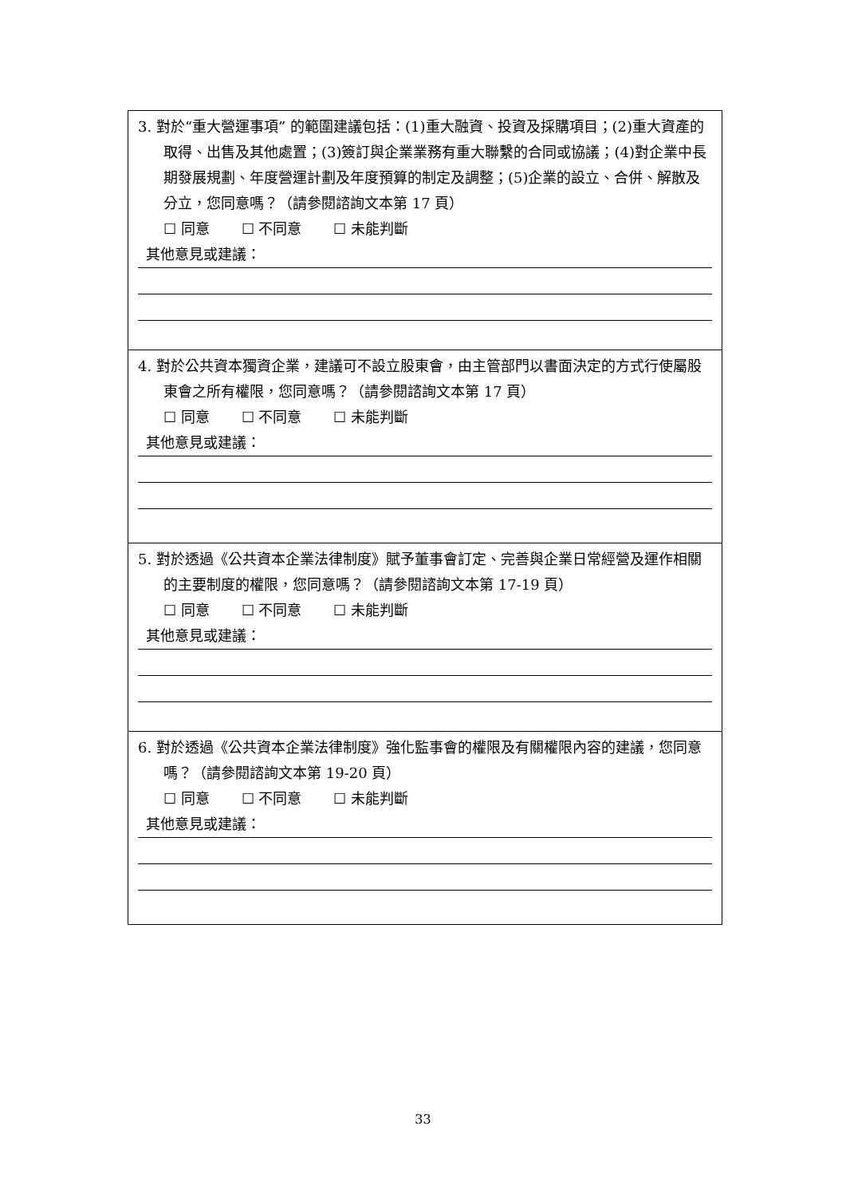3. 對於“重大營運事項” 的範圍建議包括：(1)重大融資、投資及採購項目；(2)重大資產的取得、出售及其他處置；(3)簽訂與企業業務有重大聯繫的合同或協議；(4)對企業中長期發展規劃、年度營運計劃及年度預算的制定及調整；(5)企業的設立、合併、解散及分立，您同意嗎？（請參閱諮詢文本第 17 頁）
☐ 同意 ☐ 不同意 ☐ 未能判斷
其他意見或建議：
4. 對於公共資本獨資企業，建議可不設立股東會，由主管部門以書面決定的方式行使屬股東會之所有權限，您同意嗎？（請參閱諮詢文本第 17 頁）
☐ 同意 ☐ 不同意 ☐ 未能判斷
其他意見或建議：
5. 對於透過《公共資本企業法律制度》賦予董事會訂定、完善與企業日常經營及運作相關的主要制度的權限，您同意嗎？（請參閱諮詢文本第 17-19 頁）
☐ 同意 ☐ 不同意 ☐ 未能判斷
其他意見或建議：
6. 對於透過《公共資本企業法律制度》強化監事會的權限及有關權限內容的建議，您同意嗎？（請參閱諮詢文本第 19-20 頁）
☐ 同意 ☐ 不同意 ☐ 未能判斷
其他意見或建議：
33